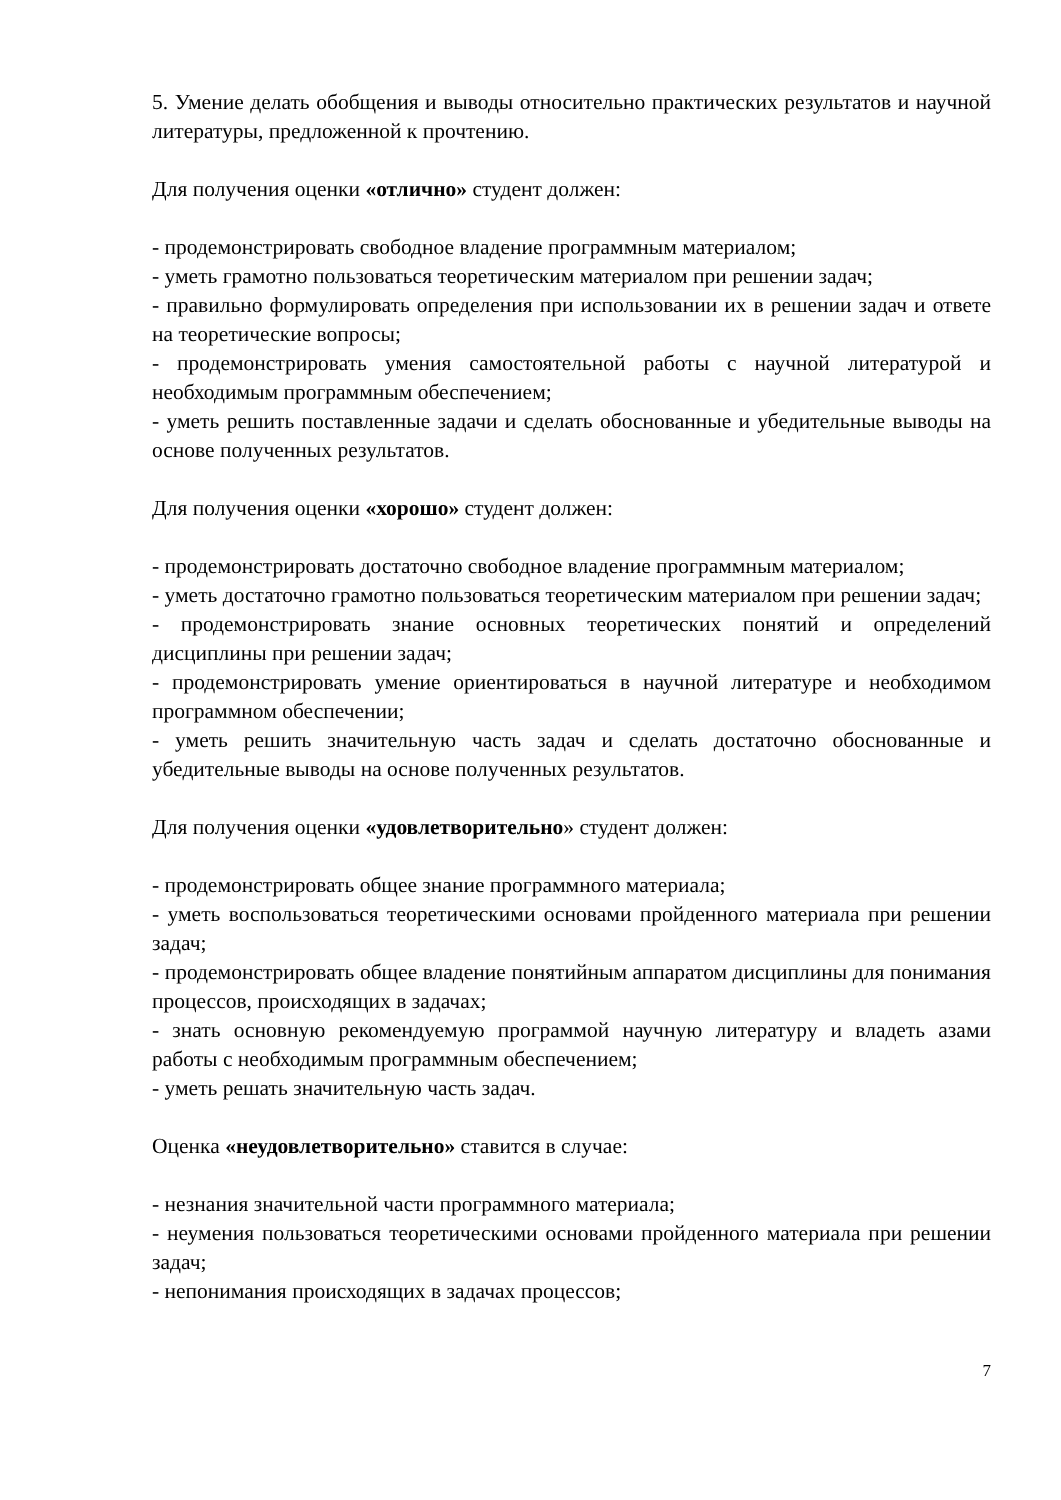5. Умение делать обобщения и выводы относительно практических результатов и научной литературы, предложенной к прочтению.
Для получения оценки «отлично» студент должен:
- продемонстрировать свободное владение программным материалом;
- уметь грамотно пользоваться теоретическим материалом при решении задач;
- правильно формулировать определения при использовании их в решении задач и ответе на теоретические вопросы;
- продемонстрировать умения самостоятельной работы с научной литературой и необходимым программным обеспечением;
- уметь решить поставленные задачи и сделать обоснованные и убедительные выводы на основе полученных результатов.
Для получения оценки «хорошо» студент должен:
- продемонстрировать достаточно свободное владение программным материалом;
- уметь достаточно грамотно пользоваться теоретическим материалом при решении задач;
- продемонстрировать знание основных теоретических понятий и определений дисциплины при решении задач;
- продемонстрировать умение ориентироваться в научной литературе и необходимом программном обеспечении;
- уметь решить значительную часть задач и сделать достаточно обоснованные и убедительные выводы на основе полученных результатов.
Для получения оценки «удовлетворительно» студент должен:
- продемонстрировать общее знание программного материала;
- уметь воспользоваться теоретическими основами пройденного материала при решении задач;
- продемонстрировать общее владение понятийным аппаратом дисциплины для понимания процессов, происходящих в задачах;
- знать основную рекомендуемую программой научную литературу и владеть азами работы с необходимым программным обеспечением;
- уметь решать значительную часть задач.
Оценка «неудовлетворительно» ставится в случае:
- незнания значительной части программного материала;
- неумения пользоваться теоретическими основами пройденного материала при решении задач;
- непонимания происходящих в задачах процессов;
7